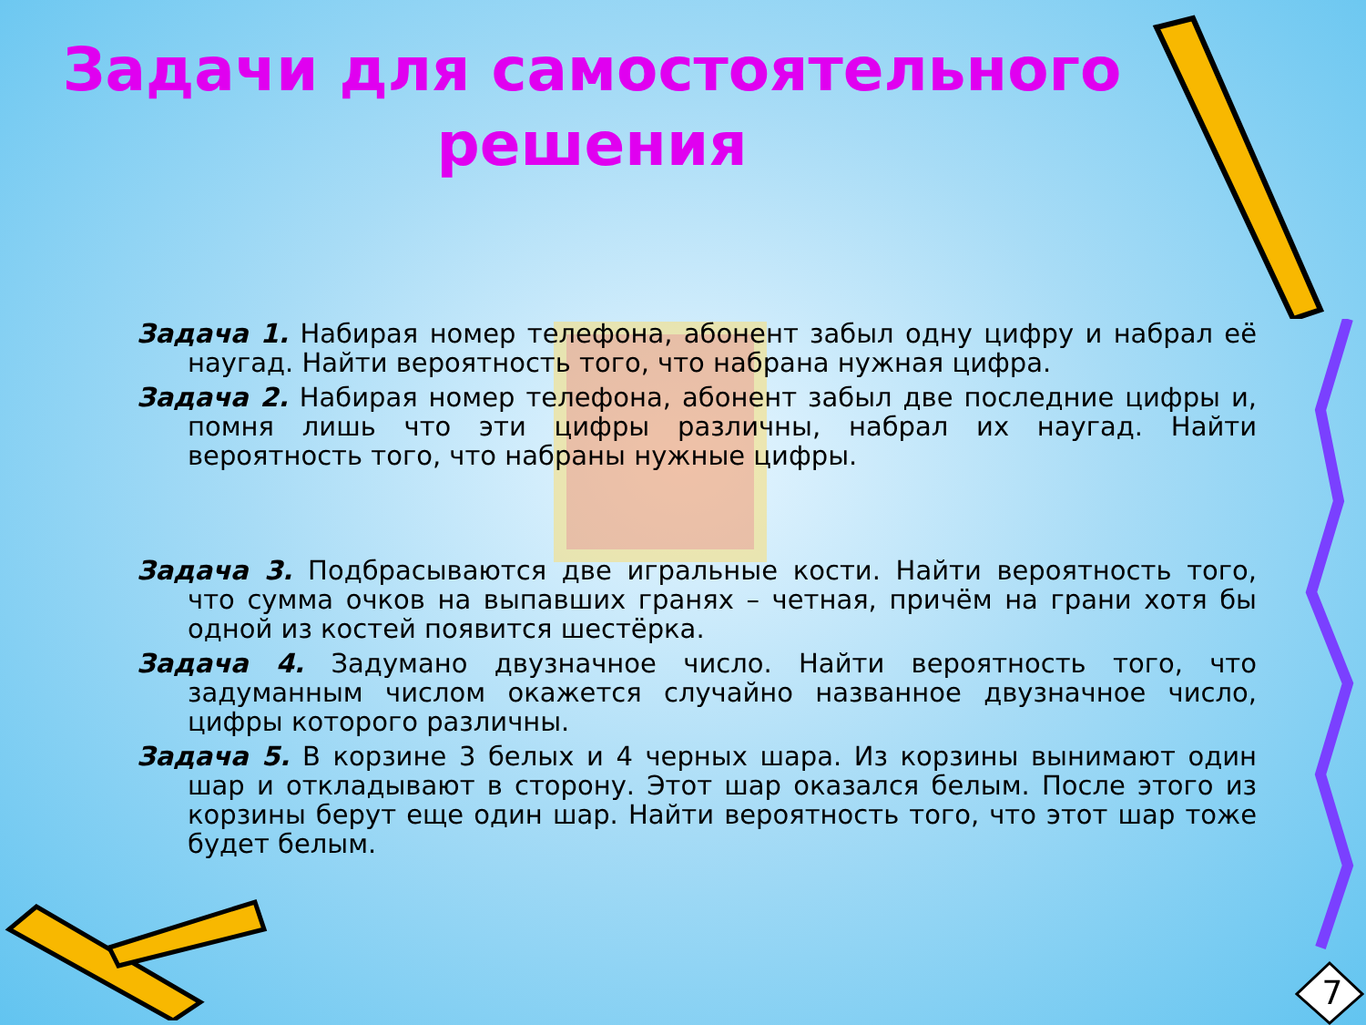Задачи для самостоятельного
решения
Задача 1. Набирая номер телефона, абонент забыл одну цифру и набрал её наугад. Найти вероятность того, что набрана нужная цифра.
Задача 2. Набирая номер телефона, абонент забыл две последние цифры и, помня лишь что эти цифры различны, набрал их наугад. Найти вероятность того, что набраны нужные цифры.
Задача 3. Подбрасываются две игральные кости. Найти вероятность того, что сумма очков на выпавших гранях – четная, причём на грани хотя бы одной из костей появится шестёрка.
Задача 4. Задумано двузначное число. Найти вероятность того, что задуманным числом окажется случайно названное двузначное число, цифры которого различны.
Задача 5. В корзине 3 белых и 4 черных шара. Из корзины вынимают один шар и откладывают в сторону. Этот шар оказался белым. После этого из корзины берут еще один шар. Найти вероятность того, что этот шар тоже будет белым.
7